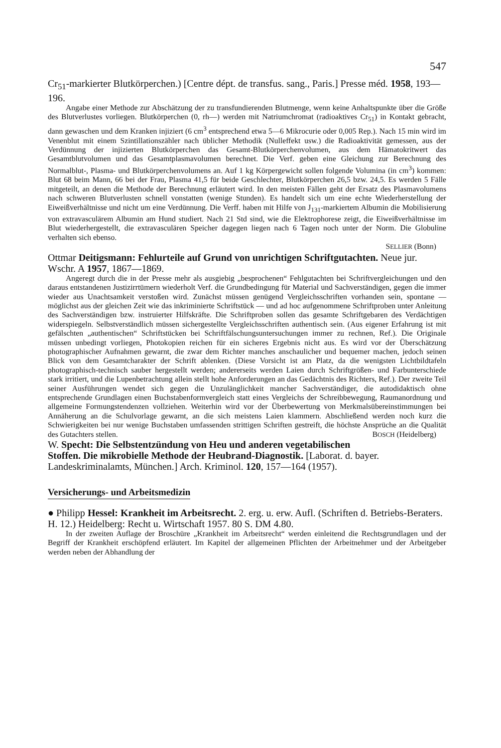547
Cr<sub>51</sub>-markierter Blutkörperchen.) [Centre dépt. de transfus. sang., Paris.] Presse méd. 1958, 193—196.
Angabe einer Methode zur Abschätzung der zu transfundierenden Blutmenge, wenn keine Anhaltspunkte über die Größe des Blutverlustes vorliegen. Blutkörperchen (0, rh—) werden mit Natriumchromat (radioaktives Cr<sub>51</sub>) in Kontakt gebracht, dann gewaschen und dem Kranken injiziert (6 cm<sup>3</sup> entsprechend etwa 5—6 Mikrocurie oder 0,005 Rep.). Nach 15 min wird im Venenblut mit einem Szintillationszähler nach üblicher Methodik (Nulleffekt usw.) die Radioaktivität gemessen, aus der Verdünnung der injizierten Blutkörperchen das Gesamt-Blutkörperchenvolumen, aus dem Hämatokritwert das Gesamtblutvolumen und das Gesamtplasmavolumen berechnet. Die Verf. geben eine Gleichung zur Berechnung des Normalblut-, Plasma- und Blutkörperchenvolumens an. Auf 1 kg Körpergewicht sollen folgende Volumina (in cm<sup>3</sup>) kommen: Blut 68 beim Mann, 66 bei der Frau, Plasma 41,5 für beide Geschlechter, Blutkörperchen 26,5 bzw. 24,5. Es werden 5 Fälle mitgeteilt, an denen die Methode der Berechnung erläutert wird. In den meisten Fällen geht der Ersatz des Plasmavolumens nach schweren Blutverlusten schnell vonstatten (wenige Stunden). Es handelt sich um eine echte Wiederherstellung der Eiweißverhältnisse und nicht um eine Verdünnung. Die Verff. haben mit Hilfe von J<sub>131</sub>-markiertem Albumin die Mobilisierung von extravasculärem Albumin am Hund studiert. Nach 21 Std sind, wie die Elektrophorese zeigt, die Eiweißverhältnisse im Blut wiederhergestellt, die extravasculären Speicher dagegen liegen nach 6 Tagen noch unter der Norm. Die Globuline verhalten sich ebenso.
SELLIER (Bonn)
Ottmar Deitigsmann: Fehlurteile auf Grund von unrichtigen Schriftgutachten. Neue jur. Wschr. A 1957, 1867—1869.
Angeregt durch die in der Presse mehr als ausgiebig „besprochenen“ Fehlgutachten bei Schriftvergleichungen und den daraus entstandenen Justizirrtümern wiederholt Verf. die Grundbedingung für Material und Sachverständigen, gegen die immer wieder aus Unachtsamkeit verstoßen wird. Zunächst müssen genügend Vergleichsschriften vorhanden sein, spontane — möglichst aus der gleichen Zeit wie das inkriminierte Schriftstück — und ad hoc aufgenommene Schriftproben unter Anleitung des Sachverständigen bzw. instruierter Hilfskräfte. Die Schriftproben sollen das gesamte Schriftgebaren des Verdächtigen widerspiegeln. Selbstverständlich müssen sichergestellte Vergleichsschriften authentisch sein. (Aus eigener Erfahrung ist mit gefälschten „authentischen“ Schriftstücken bei Schriftfälschungsuntersuchungen immer zu rechnen, Ref.). Die Originale müssen unbedingt vorliegen, Photokopien reichen für ein sicheres Ergebnis nicht aus. Es wird vor der Überschätzung photographischer Aufnahmen gewarnt, die zwar dem Richter manches anschaulicher und bequemer machen, jedoch seinen Blick von dem Gesamtcharakter der Schrift ablenken. (Diese Vorsicht ist am Platz, da die wenigsten Lichtbildtafeln photographisch-technisch sauber hergestellt werden; andererseits werden Laien durch Schriftgrößen- und Farbunterschiede stark irritiert, und die Lupenbetrachtung allein stellt hohe Anforderungen an das Gedächtnis des Richters, Ref.). Der zweite Teil seiner Ausführungen wendet sich gegen die Unzulänglichkeit mancher Sachverständiger, die autodidaktisch ohne entsprechende Grundlagen einen Buchstabenformvergleich statt eines Vergleichs der Schreibbewegung, Raumanordnung und allgemeine Formungstendenzen vollziehen. Weiterhin wird vor der Überbewertung von Merkmalsübereinstimmungen bei Annäherung an die Schulvorlage gewarnt, an die sich meistens Laien klammern. Abschließend werden noch kurz die Schwierigkeiten bei nur wenige Buchstaben umfassenden strittigen Schriften gestreift, die höchste Ansprüche an die Qualität des Gutachters stellen. BOSCH (Heidelberg)
W. Specht: Die Selbstentzündung von Heu und anderen vegetabilischen Stoffen. Die mikrobielle Methode der Heubrand-Diagnostik. [Laborat. d. bayer. Landeskriminalamts, München.] Arch. Kriminol. 120, 157—164 (1957).
Versicherungs- und Arbeitsmedizin
● Philipp Hessel: Krankheit im Arbeitsrecht. 2. erg. u. erw. Aufl. (Schriften d. Betriebs-Beraters. H. 12.) Heidelberg: Recht u. Wirtschaft 1957. 80 S. DM 4.80.
In der zweiten Auflage der Broschüre „Krankheit im Arbeitsrecht“ werden einleitend die Rechtsgrundlagen und der Begriff der Krankheit erschöpfend erläutert. Im Kapitel der allgemeinen Pflichten der Arbeitnehmer und der Arbeitgeber werden neben der Abhandlung der